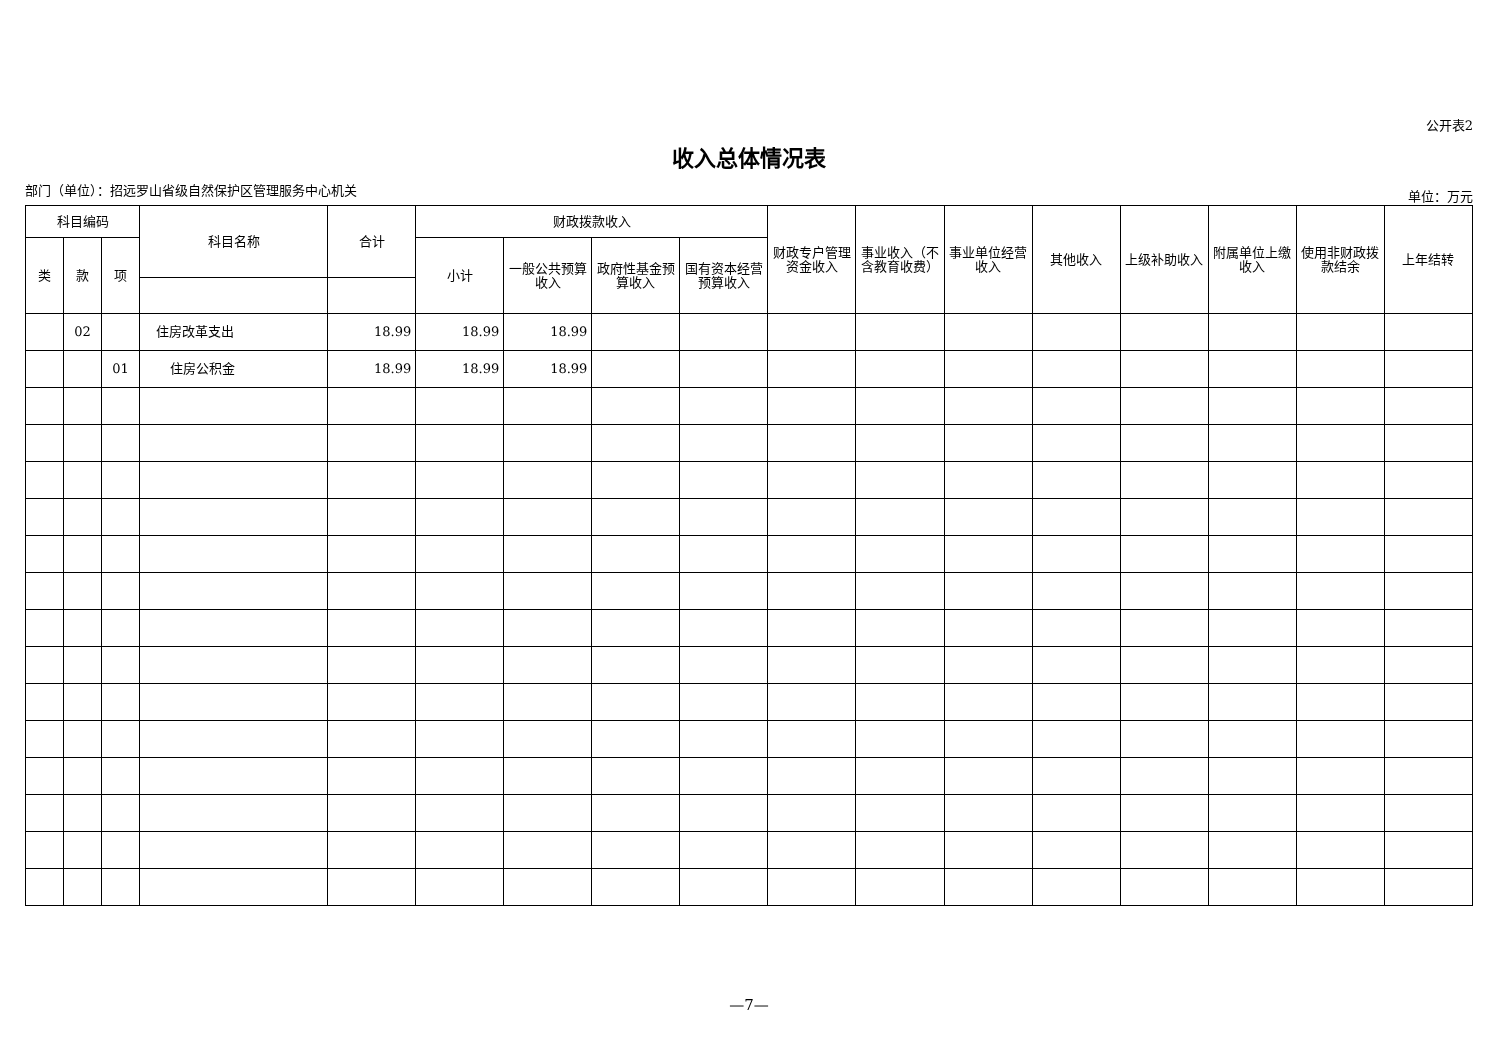公开表2
收入总体情况表
部门（单位）：招远罗山省级自然保护区管理服务中心机关 单位：万元
| 科目编码 | | | 科目名称 | 合计 | 财政拨款收入 | | | | 财政专户管理资金收入 | 事业收入（不含教育收费） | 事业单位经营收入 | 其他收入 | 上级补助收入 | 附属单位上缴收入 | 使用非财政拨款结余 | 上年结转 |
| --- | --- | --- | --- | --- | --- | --- | --- | --- | --- | --- | --- | --- | --- | --- | --- | --- |
| 类 | 款 | 项 | | | 小计 | 一般公共预算收入 | 政府性基金预算收入 | 国有资本经营预算收入 | | | | | | | | |
| | 02 | | 住房改革支出 | 18.99 | 18.99 | 18.99 | | | | | | | | | | |
| | | 01 | 住房公积金 | 18.99 | 18.99 | 18.99 | | | | | | | | | | |
—7—